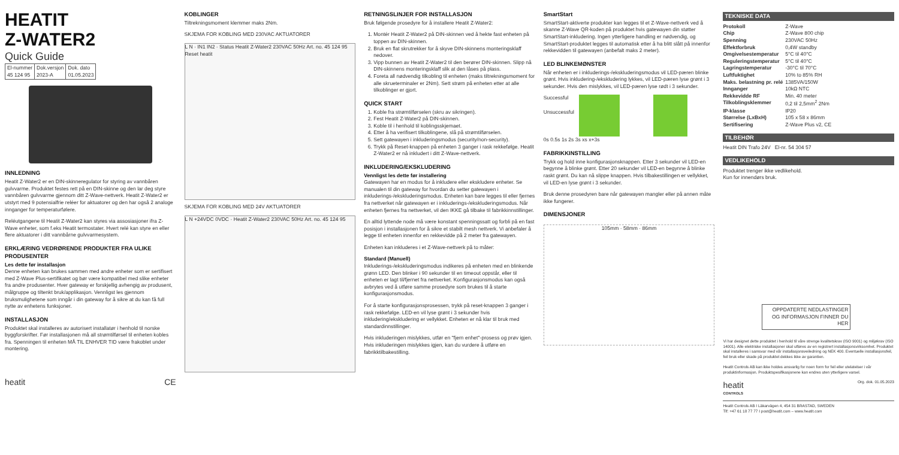HEATIT
Z-WATER2
Quick Guide
| El-nummer 45 124 95 | Dok.versjon 2023-A | Dok. dato 01.05.2023 |
INNLEDNING
Heatit Z-Water2 er en DIN-skinneregulator for styring av vannbåren gulvvarme. Produktet festes rett på en DIN-skinne og den lar deg styre vannbåren gulvvarme gjennom ditt Z-Wave-nettverk. Heatit Z-Water2 er utstyrt med 9 potensialfrie reléer for aktuatorer og den har også 2 analoge innganger for temperaturfølere.
Reléutgangene til Heatit Z-Water2 kan styres via assosiasjoner ifra Z-Wave enheter, som f.eks Heatit termostater. Hvert relé kan styre en eller flere aktuatorer i ditt vannbårne gulvvarmesystem.
ERKLÆRING VEDRØRENDE PRODUKTER FRA ULIKE PRODUSENTER
Les dette før installasjon
Denne enheten kan brukes sammen med andre enheter som er sertifisert med Z-Wave Plus-sertifikatet og bør være kompatibel med slike enheter fra andre produsenter. Hver gateway er forskjellig avhengig av produsent, målgruppe og tiltenkt bruk/applikasjon. Vennligst les gjennom bruksmulighetene som inngår i din gateway for å sikre at du kan få full nytte av enhetens funksjoner.
INSTALLASJON
Produktet skal installeres av autorisert installatør i henhold til norske byggforskrifter. Før installasjonen må all strømtilførsel til enheten kobles fra. Spenningen til enheten MÅ TIL ENHVER TID være frakoblet under montering.
heatit CE
KOBLINGER
Tiltrekningsmoment klemmer maks 2Nm.
SKJEMA FOR KOBLING MED 230VAC AKTUATORER
L N · IN1 IN2 · Status Heatit Z-Water2 230VAC 50Hz Art. no. 45 124 95 Reset heatit
SKJEMA FOR KOBLING MED 24V AKTUATORER
L N +24VDC 0VDC · Heatit Z-Water2 230VAC 50Hz Art. no. 45 124 95
RETNINGSLINJER FOR INSTALLASJON
Bruk følgende prosedyre for å installere Heatit Z-Water2:
1. Montér Heatit Z-Water2 på DIN-skinnen ved å hekte fast enheten på toppen av DIN-skinnen.
2. Bruk en flat skrutrekker for å skyve DIN-skinnens monteringsklaff nedover.
3. Vipp bunnen av Heatit Z-Water2 til den berører DIN-skinnen. Slipp nå DIN-skinnens monteringsklaff slik at den låses på plass.
4. Foreta all nødvendig tilkobling til enheten (maks tiltrekningsmoment for alle skrueterminaler er 2Nm). Sett strøm på enheten etter at alle tilkoblinger er gjort.
QUICK START
1. Koble fra strømtilførselen (skru av sikringen).
2. Fest Heatit Z-Water2 på DIN-skinnen.
3. Koble til i henhold til koblingsskjemaet.
4. Etter å ha verifisert tilkoblingene, slå på strømtilførselen.
5. Sett gatewayen i inkluderingsmodus (security/non-security).
6. Trykk på Reset-knappen på enheten 3 ganger i rask rekkefølge. Heatit Z-Water2 er nå inkludert i ditt Z-Wave-nettverk.
INKLUDERING/EKSKLUDERING
Vennligst les dette før installering
Gatewayen har en modus for å inkludere eller ekskludere enheter. Se manualen til din gateway for hvordan du setter gatewayen i inkluderings-/ekskluderingsmodus. Enheten kan bare legges til eller fjernes fra nettverket når gatewayen er i inkluderings-/ekskluderingsmodus. Når enheten fjernes fra nettverket, vil den IKKE gå tilbake til fabrikkinnstillinger.
En alltid lyttende node må være konstant spenningssatt og forbli på en fast posisjon i installasjonen for å sikre et stabilt mesh nettverk. Vi anbefaler å legge til enheten innenfor en rekkevidde på 2 meter fra gatewayen.
Enheten kan inkluderes i et Z-Wave-nettverk på to måter:
Standard (Manuell)
Inkluderings-/ekskluderingsmodus indikeres på enheten med en blinkende grønn LED. Den blinker i 90 sekunder til en timeout oppstår, eller til enheten er lagt til/fjernet fra nettverket. Konfigurasjonsmodus kan også avbrytes ved å utføre samme prosedyre som brukes til å starte konfigurasjonsmodus.
For å starte konfigurasjonsprosessen, trykk på reset-knappen 3 ganger i rask rekkefølge. LED-en vil lyse grønt i 3 sekunder hvis inkludering/ekskludering er vellykket. Enheten er nå klar til bruk med standardinnstillinger.
Hvis inkluderingen mislykkes, utfør en "fjern enhet"-prosess og prøv igjen. Hvis inkluderingen mislykkes igjen, kan du vurdere å utføre en fabrikktilbakestilling.
SmartStart
SmartStart-aktiverte produkter kan legges til et Z-Wave-nettverk ved å skanne Z-Wave QR-koden på produktet hvis gatewayen din støtter SmartStart-inkludering. Ingen ytterligere handling er nødvendig, og SmartStart-produktet legges til automatisk etter å ha blitt slått på innenfor rekkevidden til gatewayen (anbefalt maks 2 meter).
LED BLINKEMØNSTER
Når enheten er i inkluderings-/ekskluderingsmodus vil LED-pæren blinke grønt. Hvis inkludering-/ekskludering lykkes, vil LED-pæren lyse grønt i 3 sekunder. Hvis den mislykkes, vil LED-pæren lyse rødt i 3 sekunder.
Successful
Unsuccessful
0s 0.5s 1s 2s 3s xs x+3s
FABRIKKINSTILLING
Trykk og hold inne konfigurasjonsknappen. Etter 3 sekunder vil LED-en begynne å blinke grønt. Etter 20 sekunder vil LED-en begynne å blinke raskt grønt. Du kan nå slippe knappen. Hvis tilbakestillingen er vellykket, vil LED-en lyse grønt i 3 sekunder.
Bruk denne prosedyren bare når gatewayen mangler eller på annen måte ikke fungerer.
DIMENSJONER
105mm · 58mm · 86mm
TEKNISKE DATA
| Protokoll | Z-Wave |
| Chip | Z-Wave 800 chip |
| Spenning | 230VAC 50Hz |
| Effektforbruk | 0,4W standby |
| Omgivelsestemperatur | 5°C til 40°C |
| Reguleringstemperatur | 5°C til 40°C |
| Lagringstemperatur | -30°C til 70°C |
| Luftfuktighet | 10% to 85% RH |
| Maks. belastning pr. relé | 1385VA/150W |
| Innganger | 10kΩ NTC |
| Rekkevidde RF | Min. 40 meter |
| Tilkoblingsklemmer | 0,2 til 2,5mm<sup>2</sup> 2Nm |
| IP-klasse | IP20 |
| Størrelse (LxBxH) | 105 x 58 x 86mm |
| Sertifisering | Z-Wave Plus v2, CE |
TILBEHØR
Heatit DIN Trafo 24V El-nr. 54 304 57
VEDLIKEHOLD
Produktet trenger ikke vedlikehold.
Kun for innendørs bruk.
OPPDATERTE NEDLASTINGER OG INFORMASJON FINNER DU HER
Vi har designet dette produktet i henhold til våre strenge kvalitetskrav (ISO 9001) og miljøkrav (ISO 14001). Alle elektriske installasjoner skal utføres av en registrert installasjonsvirksomhet. Produktet skal installeres i samsvar med vår installasjonsveiledning og NEK 400. Eventuelle installasjonsfeil, feil bruk eller skade på produktet dekkes ikke av garantien.
Heatit Controls AB kan ikke holdes ansvarlig for noen form for feil eller utelatelser i vår produktinformasjon. Produktspesifikasjonene kan endres uten ytterligere varsel.
heatit Org. dok. 01.05.2023
CONTROLS
Heatit Controls AB I Läkarvägen 4, 454 31 BRASTAD, SWEDEN
Tlf: +47 61 18 77 77 I post@heatit.com – www.heatit.com